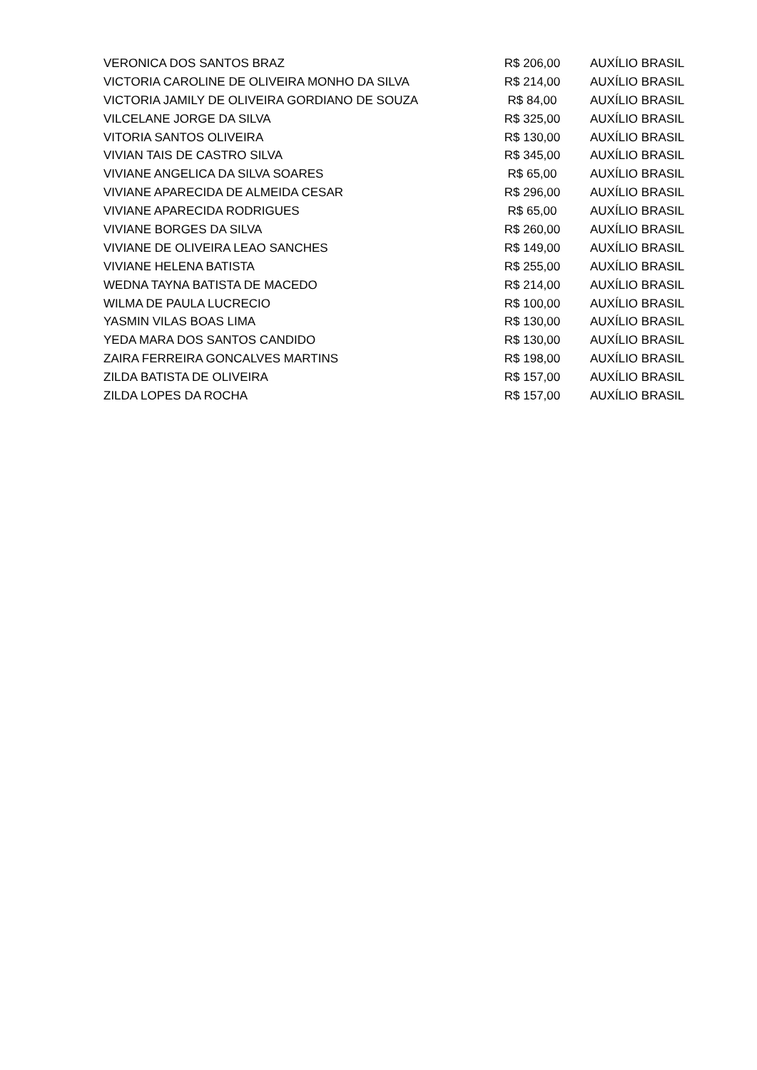| VERONICA DOS SANTOS BRAZ | R$ 206,00 | AUXÍLIO BRASIL |
| VICTORIA CAROLINE DE OLIVEIRA MONHO DA SILVA | R$ 214,00 | AUXÍLIO BRASIL |
| VICTORIA JAMILY DE OLIVEIRA GORDIANO DE SOUZA | R$ 84,00 | AUXÍLIO BRASIL |
| VILCELANE JORGE DA SILVA | R$ 325,00 | AUXÍLIO BRASIL |
| VITORIA SANTOS OLIVEIRA | R$ 130,00 | AUXÍLIO BRASIL |
| VIVIAN TAIS DE CASTRO SILVA | R$ 345,00 | AUXÍLIO BRASIL |
| VIVIANE ANGELICA DA SILVA SOARES | R$ 65,00 | AUXÍLIO BRASIL |
| VIVIANE APARECIDA DE ALMEIDA CESAR | R$ 296,00 | AUXÍLIO BRASIL |
| VIVIANE APARECIDA RODRIGUES | R$ 65,00 | AUXÍLIO BRASIL |
| VIVIANE BORGES DA SILVA | R$ 260,00 | AUXÍLIO BRASIL |
| VIVIANE DE OLIVEIRA LEAO SANCHES | R$ 149,00 | AUXÍLIO BRASIL |
| VIVIANE HELENA BATISTA | R$ 255,00 | AUXÍLIO BRASIL |
| WEDNA TAYNA BATISTA DE MACEDO | R$ 214,00 | AUXÍLIO BRASIL |
| WILMA DE PAULA LUCRECIO | R$ 100,00 | AUXÍLIO BRASIL |
| YASMIN VILAS BOAS LIMA | R$ 130,00 | AUXÍLIO BRASIL |
| YEDA MARA DOS SANTOS CANDIDO | R$ 130,00 | AUXÍLIO BRASIL |
| ZAIRA FERREIRA GONCALVES MARTINS | R$ 198,00 | AUXÍLIO BRASIL |
| ZILDA BATISTA DE OLIVEIRA | R$ 157,00 | AUXÍLIO BRASIL |
| ZILDA LOPES DA ROCHA | R$ 157,00 | AUXÍLIO BRASIL |